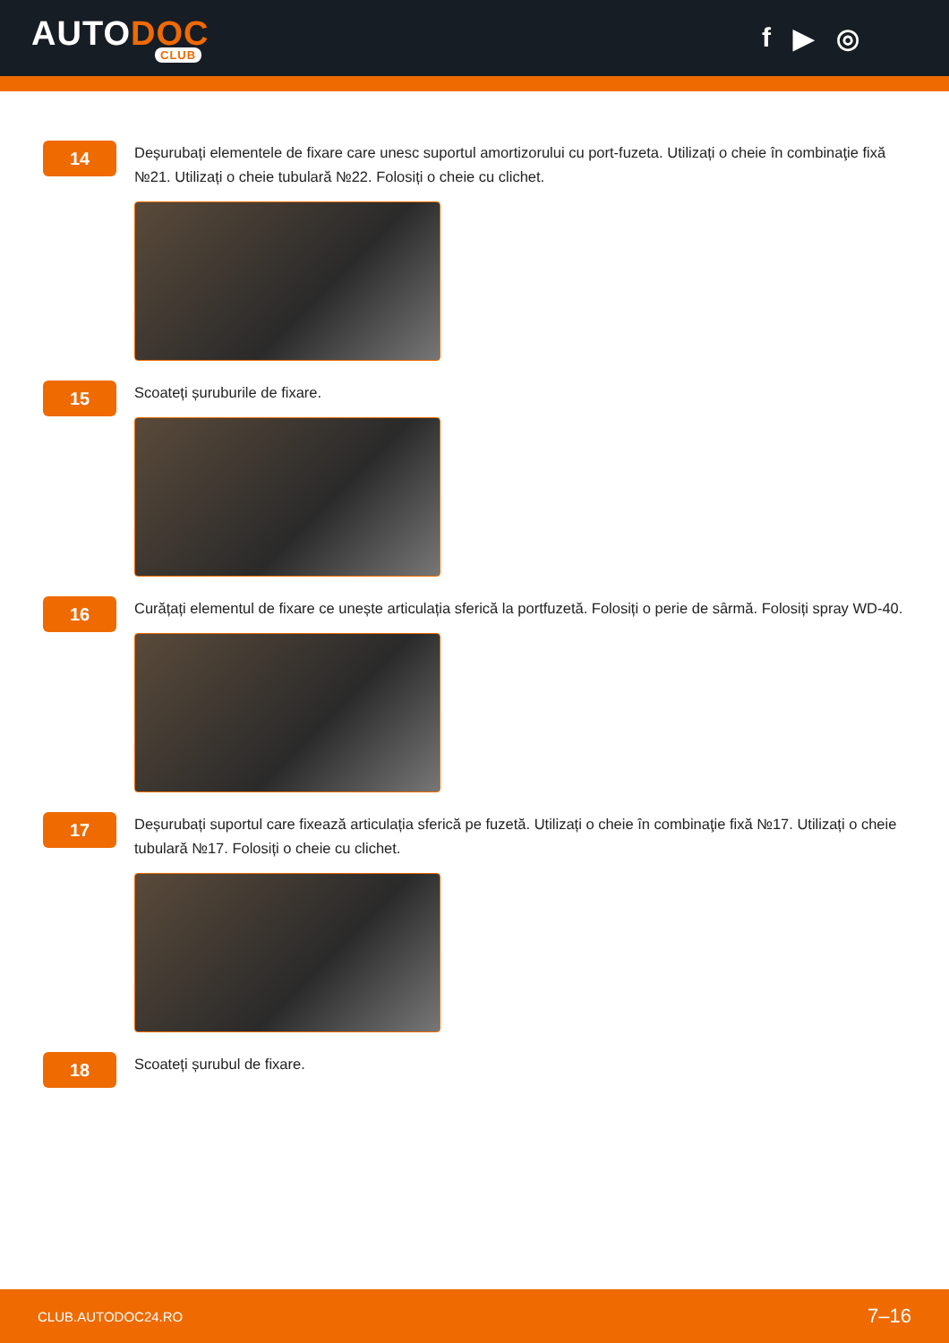AUTODOC
CLUB
f ▶ ◎
14
Deșurubați elementele de fixare care unesc suportul amortizorului cu port-fuzeta. Utilizați o cheie în combinaţie fixă №21. Utilizați o cheie tubulară №22. Folosiți o cheie cu clichet.
15
Scoateți șuruburile de fixare.
16
Curățați elementul de fixare ce unește articulația sferică la portfuzetă. Folosiți o perie de sârmă. Folosiți spray WD-40.
17
Deșurubați suportul care fixează articulația sferică pe fuzetă. Utilizați o cheie în combinaţie fixă №17. Utilizați o cheie tubulară №17. Folosiți o cheie cu clichet.
18
Scoateți șurubul de fixare.
CLUB.AUTODOC24.RO 7–16